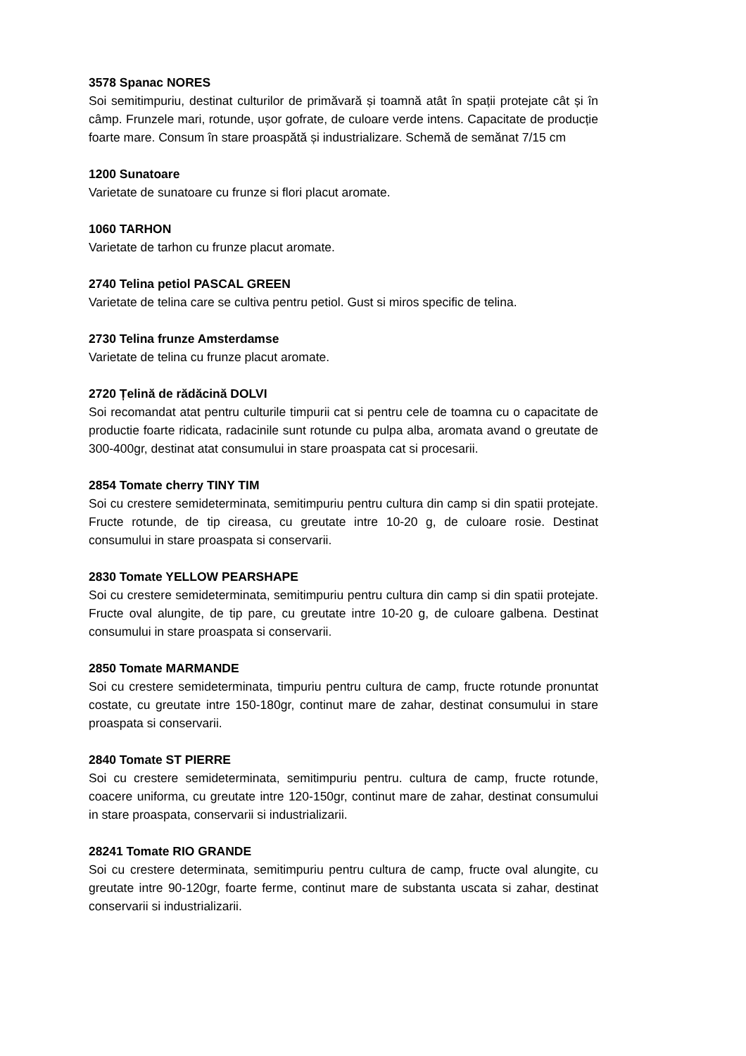3578 Spanac NORES
Soi semitimpuriu, destinat culturilor de primăvară și toamnă atât în spații protejate cât și în câmp. Frunzele mari, rotunde, ușor gofrate, de culoare verde intens. Capacitate de producție foarte mare. Consum în stare proaspătă și industrializare. Schemă de semănat 7/15 cm
1200 Sunatoare
Varietate de sunatoare cu frunze si flori placut aromate.
1060 TARHON
Varietate de tarhon cu frunze placut aromate.
2740 Telina petiol PASCAL GREEN
Varietate de telina care se cultiva pentru petiol. Gust si miros specific de telina.
2730 Telina frunze Amsterdamse
Varietate de telina cu frunze placut aromate.
2720 Țelină de rădăcină DOLVI
Soi recomandat atat pentru culturile timpurii cat si pentru cele de toamna cu o capacitate de productie foarte ridicata, radacinile sunt rotunde cu pulpa alba, aromata avand o greutate de 300-400gr, destinat atat consumului in stare proaspata cat si procesarii.
2854 Tomate cherry TINY TIM
Soi cu crestere semideterminata, semitimpuriu pentru cultura din camp si din spatii protejate. Fructe rotunde, de tip cireasa, cu greutate intre 10-20 g, de culoare rosie. Destinat consumului in stare proaspata si conservarii.
2830 Tomate YELLOW PEARSHAPE
Soi cu crestere semideterminata, semitimpuriu pentru cultura din camp si din spatii protejate. Fructe oval alungite, de tip pare, cu greutate intre 10-20 g, de culoare galbena. Destinat consumului in stare proaspata si conservarii.
2850 Tomate MARMANDE
Soi cu crestere semideterminata, timpuriu pentru cultura de camp, fructe rotunde pronuntat costate, cu greutate intre 150-180gr, continut mare de zahar, destinat consumului in stare proaspata si conservarii.
2840 Tomate ST PIERRE
Soi cu crestere semideterminata, semitimpuriu pentru. cultura de camp, fructe rotunde, coacere uniforma, cu greutate intre 120-150gr, continut mare de zahar, destinat consumului in stare proaspata, conservarii si industrializarii.
28241 Tomate RIO GRANDE
Soi cu crestere determinata, semitimpuriu pentru cultura de camp, fructe oval alungite, cu greutate intre 90-120gr, foarte ferme, continut mare de substanta uscata si zahar, destinat conservarii si industrializarii.